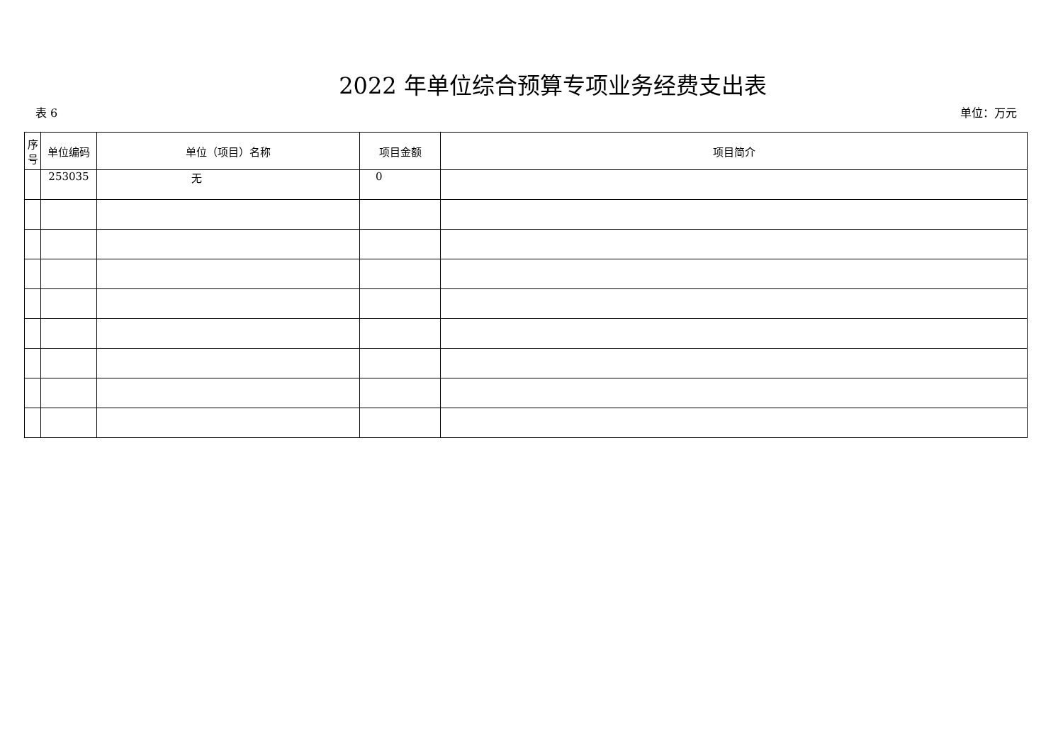2022 年单位综合预算专项业务经费支出表
表 6 单位：万元
| 序号 | 单位编码 | 单位（项目）名称 | 项目金额 | 项目简介 |
| --- | --- | --- | --- | --- |
| | 253035 | 无 | 0 | |